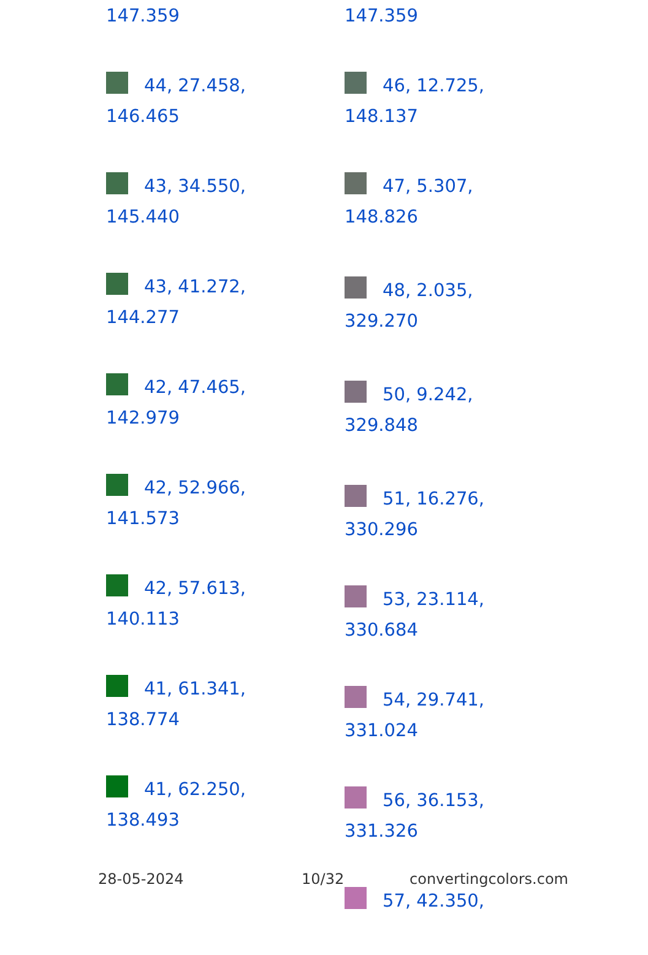147.359
44, 27.458, 146.465
43, 34.550, 145.440
43, 41.272, 144.277
42, 47.465, 142.979
42, 52.966, 141.573
42, 57.613, 140.113
41, 61.341, 138.774
41, 62.250, 138.493
147.359
46, 12.725, 148.137
47, 5.307, 148.826
48, 2.035, 329.270
50, 9.242, 329.848
51, 16.276, 330.296
53, 23.114, 330.684
54, 29.741, 331.024
56, 36.153, 331.326
57, 42.350,
28-05-2024 10/32 convertingcolors.com